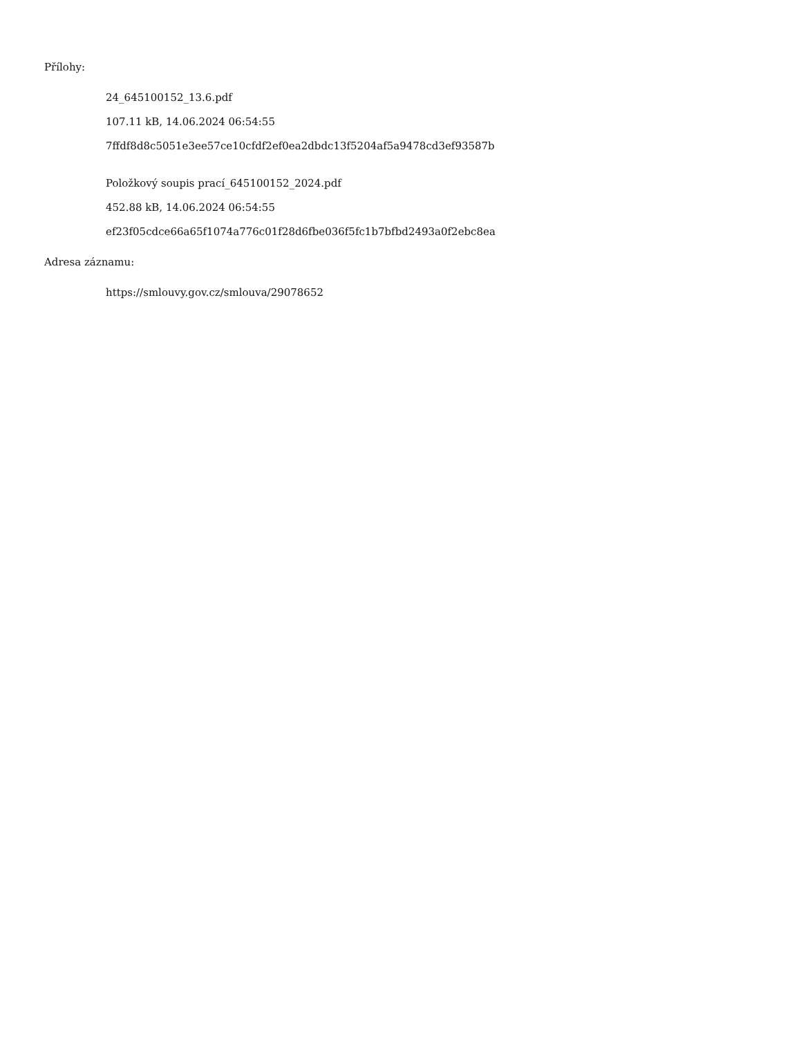Přílohy:
24_645100152_13.6.pdf
107.11 kB, 14.06.2024 06:54:55
7ffdf8d8c5051e3ee57ce10cfdf2ef0ea2dbdc13f5204af5a9478cd3ef93587b
Položkový soupis prací_645100152_2024.pdf
452.88 kB, 14.06.2024 06:54:55
ef23f05cdce66a65f1074a776c01f28d6fbe036f5fc1b7bfbd2493a0f2ebc8ea
Adresa záznamu:
https://smlouvy.gov.cz/smlouva/29078652